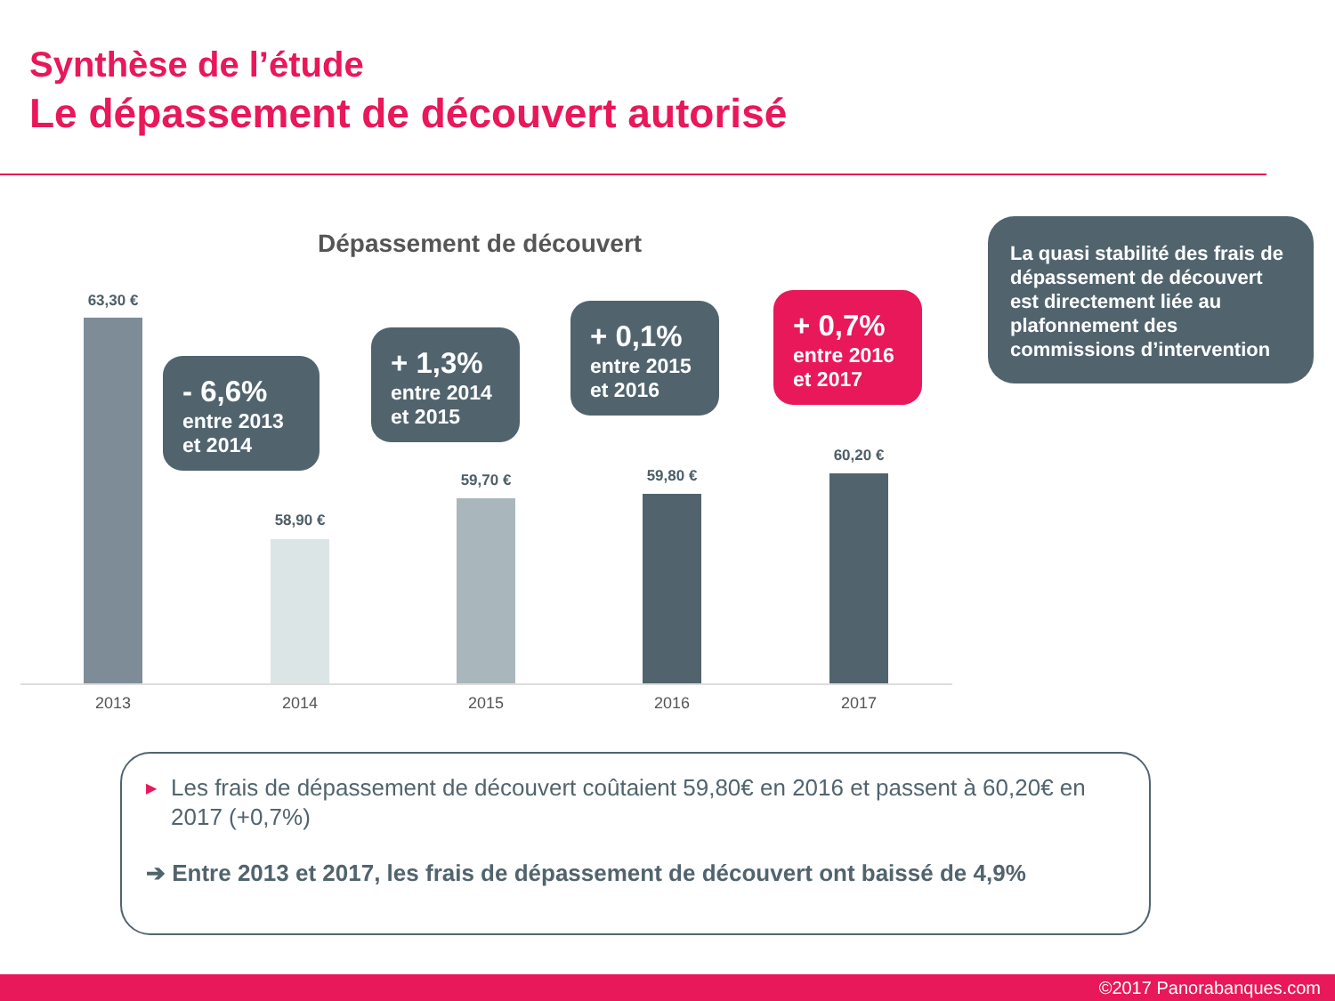Synthèse de l’étude
Le dépassement de découvert autorisé
Dépassement de découvert
63,30 €
58,90 €
59,70 € 59,80 €
60,20 €
2013 2014 2015 2016 2017
- 6,6%
entre 2013 et 2014
+ 1,3%
entre 2014 et 2015
+ 0,1%
entre 2015 et 2016
+ 0,7%
entre 2016 et 2017
La quasi stabilité des frais de dépassement de découvert est directement liée au plafonnement des commissions d’intervention
▶ Les frais de dépassement de découvert coûtaient 59,80€ en 2016 et passent à 60,20€ en 2017 (+0,7%)
➔ Entre 2013 et 2017, les frais de dépassement de découvert ont baissé de 4,9%
©2017 Panorabanques.com